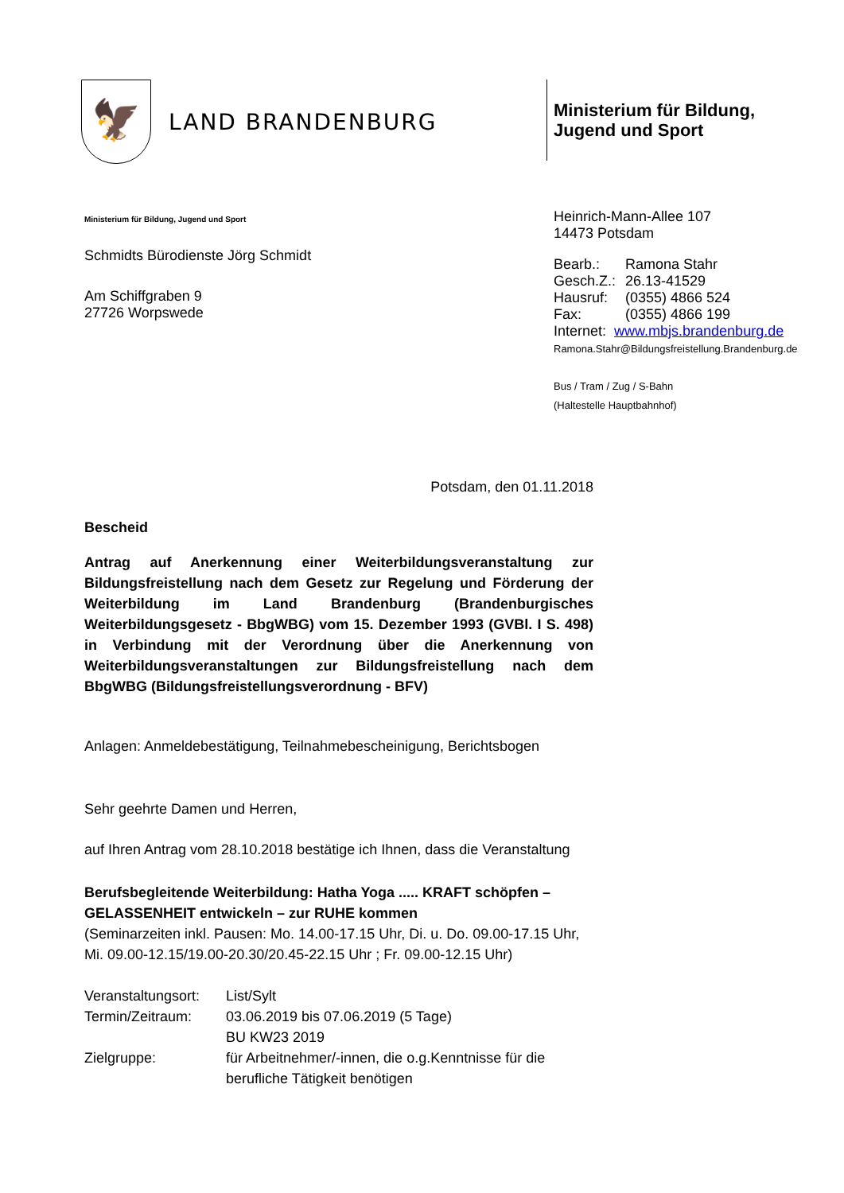🦅
LAND BRANDENBURG
Ministerium für Bildung,
Jugend und Sport
Ministerium für Bildung, Jugend und Sport
Schmidts Bürodienste Jörg Schmidt
Am Schiffgraben 9
27726 Worpswede
Heinrich-Mann-Allee 107
14473 Potsdam
| Bearb.: | Ramona Stahr |
| Gesch.Z.: | 26.13-41529 |
| Hausruf: | (0355) 4866 524 |
| Fax: | (0355) 4866 199 |
| Internet: www.mbjs.brandenburg.de | |
Ramona.Stahr@Bildungsfreistellung.Brandenburg.de
Bus / Tram / Zug / S-Bahn
(Haltestelle Hauptbahnhof)
Potsdam, den 01.11.2018
Bescheid
Antrag auf Anerkennung einer Weiterbildungsveranstaltung zur Bildungsfreistellung nach dem Gesetz zur Regelung und Förderung der Weiterbildung im Land Brandenburg (Brandenburgisches Weiterbildungsgesetz - BbgWBG) vom 15. Dezember 1993 (GVBl. I S. 498) in Verbindung mit der Verordnung über die Anerkennung von Weiterbildungsveranstaltungen zur Bildungsfreistellung nach dem BbgWBG (Bildungsfreistellungsverordnung - BFV)
Anlagen: Anmeldebestätigung, Teilnahmebescheinigung, Berichtsbogen
Sehr geehrte Damen und Herren,
auf Ihren Antrag vom 28.10.2018 bestätige ich Ihnen, dass die Veranstaltung
Berufsbegleitende Weiterbildung: Hatha Yoga ..... KRAFT schöpfen – GELASSENHEIT entwickeln – zur RUHE kommen
(Seminarzeiten inkl. Pausen: Mo. 14.00-17.15 Uhr, Di. u. Do. 09.00-17.15 Uhr, Mi. 09.00-12.15/19.00-20.30/20.45-22.15 Uhr ; Fr. 09.00-12.15 Uhr)
| Veranstaltungsort: | List/Sylt |
| Termin/Zeitraum: | 03.06.2019 bis 07.06.2019 (5 Tage) BU KW23 2019 |
| Zielgruppe: | für Arbeitnehmer/-innen, die o.g.Kenntnisse für die berufliche Tätigkeit benötigen |